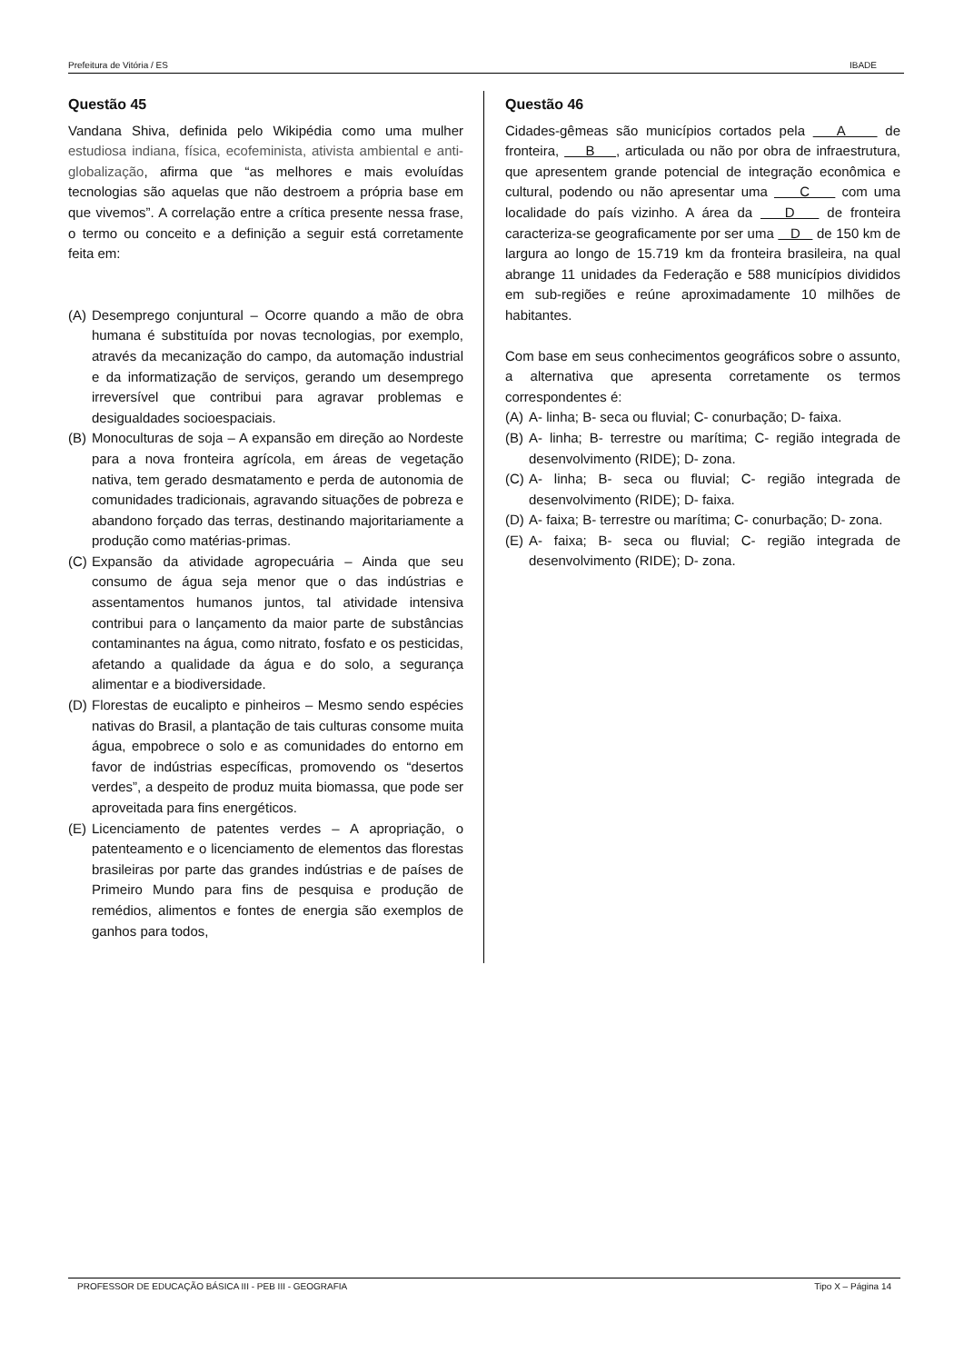Prefeitura de Vitória / ES IBADE
Questão 45
Vandana Shiva, definida pelo Wikipédia como uma mulher estudiosa indiana, física, ecofeminista, ativista ambiental e anti-globalização, afirma que “as melhores e mais evoluídas tecnologias são aquelas que não destroem a própria base em que vivemos”. A correlação entre a crítica presente nessa frase, o termo ou conceito e a definição a seguir está corretamente feita em:
(A)
Desemprego conjuntural – Ocorre quando a mão de obra humana é substituída por novas tecnologias, por exemplo, através da mecanização do campo, da automação industrial e da informatização de serviços, gerando um desemprego irreversível que contribui para agravar problemas e desigualdades socioespaciais.
(B)
Monoculturas de soja – A expansão em direção ao Nordeste para a nova fronteira agrícola, em áreas de vegetação nativa, tem gerado desmatamento e perda de autonomia de comunidades tradicionais, agravando situações de pobreza e abandono forçado das terras, destinando majoritariamente a produção como matérias-primas.
(C)
Expansão da atividade agropecuária – Ainda que seu consumo de água seja menor que o das indústrias e assentamentos humanos juntos, tal atividade intensiva contribui para o lançamento da maior parte de substâncias contaminantes na água, como nitrato, fosfato e os pesticidas, afetando a qualidade da água e do solo, a segurança alimentar e a biodiversidade.
(D)
Florestas de eucalipto e pinheiros – Mesmo sendo espécies nativas do Brasil, a plantação de tais culturas consome muita água, empobrece o solo e as comunidades do entorno em favor de indústrias específicas, promovendo os “desertos verdes”, a despeito de produz muita biomassa, que pode ser aproveitada para fins energéticos.
(E)
Licenciamento de patentes verdes – A apropriação, o patenteamento e o licenciamento de elementos das florestas brasileiras por parte das grandes indústrias e de países de Primeiro Mundo para fins de pesquisa e produção de remédios, alimentos e fontes de energia são exemplos de ganhos para todos,
Questão 46
Cidades-gêmeas são municípios cortados pela A de fronteira, B , articulada ou não por obra de infraestrutura, que apresentem grande potencial de integração econômica e cultural, podendo ou não apresentar uma C com uma localidade do país vizinho. A área da D de fronteira caracteriza-se geograficamente por ser uma D de 150 km de largura ao longo de 15.719 km da fronteira brasileira, na qual abrange 11 unidades da Federação e 588 municípios divididos em sub-regiões e reúne aproximadamente 10 milhões de habitantes.
Com base em seus conhecimentos geográficos sobre o assunto, a alternativa que apresenta corretamente os termos correspondentes é:
(A)
A- linha; B- seca ou fluvial; C- conurbação; D- faixa.
(B)
A- linha; B- terrestre ou marítima; C- região integrada de desenvolvimento (RIDE); D- zona.
(C)
A- linha; B- seca ou fluvial; C- região integrada de desenvolvimento (RIDE); D- faixa.
(D)
A- faixa; B- terrestre ou marítima; C- conurbação; D- zona.
(E)
A- faixa; B- seca ou fluvial; C- região integrada de desenvolvimento (RIDE); D- zona.
PROFESSOR DE EDUCAÇÃO BÁSICA III - PEB III - GEOGRAFIA Tipo X – Página 14